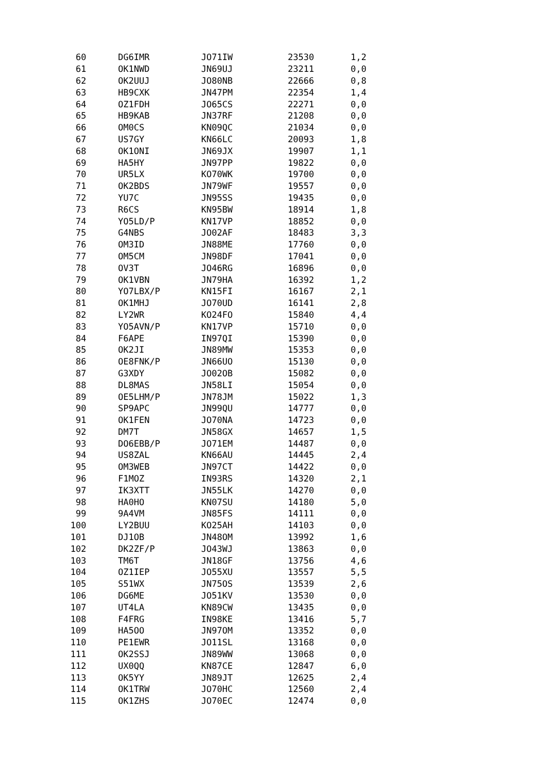| 60 | DG6IMR | JO71IW | 23530 | 1,2 |
| 61 | OK1NWD | JN69UJ | 23211 | 0,0 |
| 62 | OK2UUJ | JO80NB | 22666 | 0,8 |
| 63 | HB9CXK | JN47PM | 22354 | 1,4 |
| 64 | OZ1FDH | JO65CS | 22271 | 0,0 |
| 65 | HB9KAB | JN37RF | 21208 | 0,0 |
| 66 | OM0CS | KN09QC | 21034 | 0,0 |
| 67 | US7GY | KN66LC | 20093 | 1,8 |
| 68 | OK1ONI | JN69JX | 19907 | 1,1 |
| 69 | HA5HY | JN97PP | 19822 | 0,0 |
| 70 | UR5LX | KO70WK | 19700 | 0,0 |
| 71 | OK2BDS | JN79WF | 19557 | 0,0 |
| 72 | YU7C | JN95SS | 19435 | 0,0 |
| 73 | R6CS | KN95BW | 18914 | 1,8 |
| 74 | YO5LD/P | KN17VP | 18852 | 0,0 |
| 75 | G4NBS | JO02AF | 18483 | 3,3 |
| 76 | OM3ID | JN88ME | 17760 | 0,0 |
| 77 | OM5CM | JN98DF | 17041 | 0,0 |
| 78 | OV3T | JO46RG | 16896 | 0,0 |
| 79 | OK1VBN | JN79HA | 16392 | 1,2 |
| 80 | YO7LBX/P | KN15FI | 16167 | 2,1 |
| 81 | OK1MHJ | JO70UD | 16141 | 2,8 |
| 82 | LY2WR | KO24FO | 15840 | 4,4 |
| 83 | YO5AVN/P | KN17VP | 15710 | 0,0 |
| 84 | F6APE | IN97QI | 15390 | 0,0 |
| 85 | OK2JI | JN89MW | 15353 | 0,0 |
| 86 | OE8FNK/P | JN66UO | 15130 | 0,0 |
| 87 | G3XDY | JO02OB | 15082 | 0,0 |
| 88 | DL8MAS | JN58LI | 15054 | 0,0 |
| 89 | OE5LHM/P | JN78JM | 15022 | 1,3 |
| 90 | SP9APC | JN99QU | 14777 | 0,0 |
| 91 | OK1FEN | JO70NA | 14723 | 0,0 |
| 92 | DM7T | JN58GX | 14657 | 1,5 |
| 93 | DO6EBB/P | JO71EM | 14487 | 0,0 |
| 94 | US8ZAL | KN66AU | 14445 | 2,4 |
| 95 | OM3WEB | JN97CT | 14422 | 0,0 |
| 96 | F1MOZ | IN93RS | 14320 | 2,1 |
| 97 | IK3XTT | JN55LK | 14270 | 0,0 |
| 98 | HA0HO | KN07SU | 14180 | 5,0 |
| 99 | 9A4VM | JN85FS | 14111 | 0,0 |
| 100 | LY2BUU | KO25AH | 14103 | 0,0 |
| 101 | DJ1OB | JN48OM | 13992 | 1,6 |
| 102 | DK2ZF/P | JO43WJ | 13863 | 0,0 |
| 103 | TM6T | JN18GF | 13756 | 4,6 |
| 104 | OZ1IEP | JO55XU | 13557 | 5,5 |
| 105 | S51WX | JN75OS | 13539 | 2,6 |
| 106 | DG6ME | JO51KV | 13530 | 0,0 |
| 107 | UT4LA | KN89CW | 13435 | 0,0 |
| 108 | F4FRG | IN98KE | 13416 | 5,7 |
| 109 | HA5OO | JN97OM | 13352 | 0,0 |
| 110 | PE1EWR | JO11SL | 13168 | 0,0 |
| 111 | OK2SSJ | JN89WW | 13068 | 0,0 |
| 112 | UX0QQ | KN87CE | 12847 | 6,0 |
| 113 | OK5YY | JN89JT | 12625 | 2,4 |
| 114 | OK1TRW | JO70HC | 12560 | 2,4 |
| 115 | OK1ZHS | JO70EC | 12474 | 0,0 |